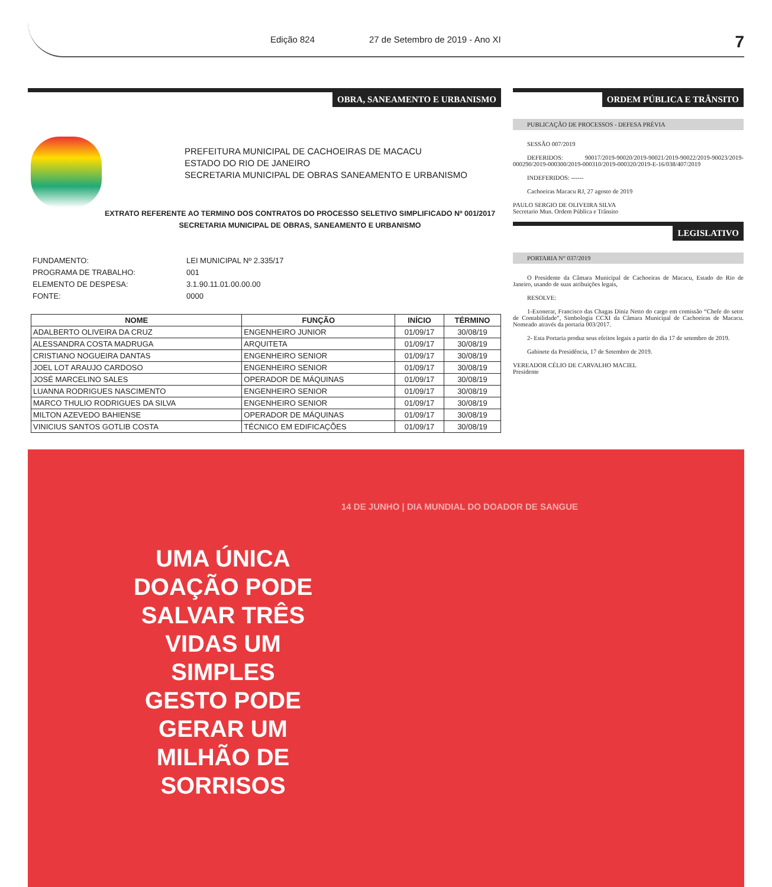Edição 824 27 de Setembro de 2019 - Ano XI 7
OBRA, SANEAMENTO E URBANISMO
PREFEITURA MUNICIPAL DE CACHOEIRAS DE MACACU
ESTADO DO RIO DE JANEIRO
SECRETARIA MUNICIPAL DE OBRAS SANEAMENTO E URBANISMO
EXTRATO REFERENTE AO TERMINO DOS CONTRATOS DO PROCESSO SELETIVO SIMPLIFICADO Nº 001/2017
SECRETARIA MUNICIPAL DE OBRAS, SANEAMENTO E URBANISMO
FUNDAMENTO: LEI MUNICIPAL Nº 2.335/17
PROGRAMA DE TRABALHO: 001
ELEMENTO DE DESPESA: 3.1.90.11.01.00.00.00
FONTE: 0000
| NOME | FUNÇÃO | INÍCIO | TÉRMINO |
| --- | --- | --- | --- |
| ADALBERTO OLIVEIRA DA CRUZ | ENGENHEIRO JUNIOR | 01/09/17 | 30/08/19 |
| ALESSANDRA COSTA MADRUGA | ARQUITETA | 01/09/17 | 30/08/19 |
| CRISTIANO NOGUEIRA DANTAS | ENGENHEIRO SENIOR | 01/09/17 | 30/08/19 |
| JOEL LOT ARAUJO CARDOSO | ENGENHEIRO SENIOR | 01/09/17 | 30/08/19 |
| JOSÉ MARCELINO SALES | OPERADOR DE MÁQUINAS | 01/09/17 | 30/08/19 |
| LUANNA RODRIGUES NASCIMENTO | ENGENHEIRO SENIOR | 01/09/17 | 30/08/19 |
| MARCO THULIO RODRIGUES DA SILVA | ENGENHEIRO SENIOR | 01/09/17 | 30/08/19 |
| MILTON AZEVEDO BAHIENSE | OPERADOR DE MÁQUINAS | 01/09/17 | 30/08/19 |
| VINICIUS SANTOS GOTLIB COSTA | TÉCNICO EM EDIFICAÇÕES | 01/09/17 | 30/08/19 |
ORDEM PÚBLICA E TRÂNSITO
PUBLICAÇÃO DE PROCESSOS - DEFESA PRÉVIA
SESSÃO 007/2019
DEFERIDOS: 90017/2019-90020/2019-90021/2019-90022/2019-90023/2019-000290/2019-000300/2019-000310/2019-000320/2019-E-16/038/407/2019
INDEFERIDOS: ------
Cachoeiras Macacu RJ, 27 agosto de 2019
PAULO SERGIO DE OLIVEIRA SILVA
Secretario Mun. Ordem Pública e Trânsito
LEGISLATIVO
PORTARIA N° 037/2019
O Presidente da Câmara Municipal de Cachoeiras de Macacu, Estado do Rio de Janeiro, usando de suas atribuições legais,
RESOLVE:
1-Exonerar, Francisco das Chagas Diniz Netto do cargo em comissão “Chefe do setor de Contabilidade”, Simbologia CCXI da Câmara Municipal de Cachoeiras de Macacu. Nomeado através da portaria 003/2017.
2- Esta Portaria produz seus efeitos legais a partir do dia 17 de setembro de 2019.
Gabinete da Presidência, 17 de Setembro de 2019.
VEREADOR CÉLIO DE CARVALHO MACIEL
Presidente
14 DE JUNHO | DIA MUNDIAL DO DOADOR DE SANGUE
UMA ÚNICA DOAÇÃO PODE SALVAR TRÊS VIDAS UM SIMPLES GESTO PODE GERAR UM MILHÃO DE SORRISOS